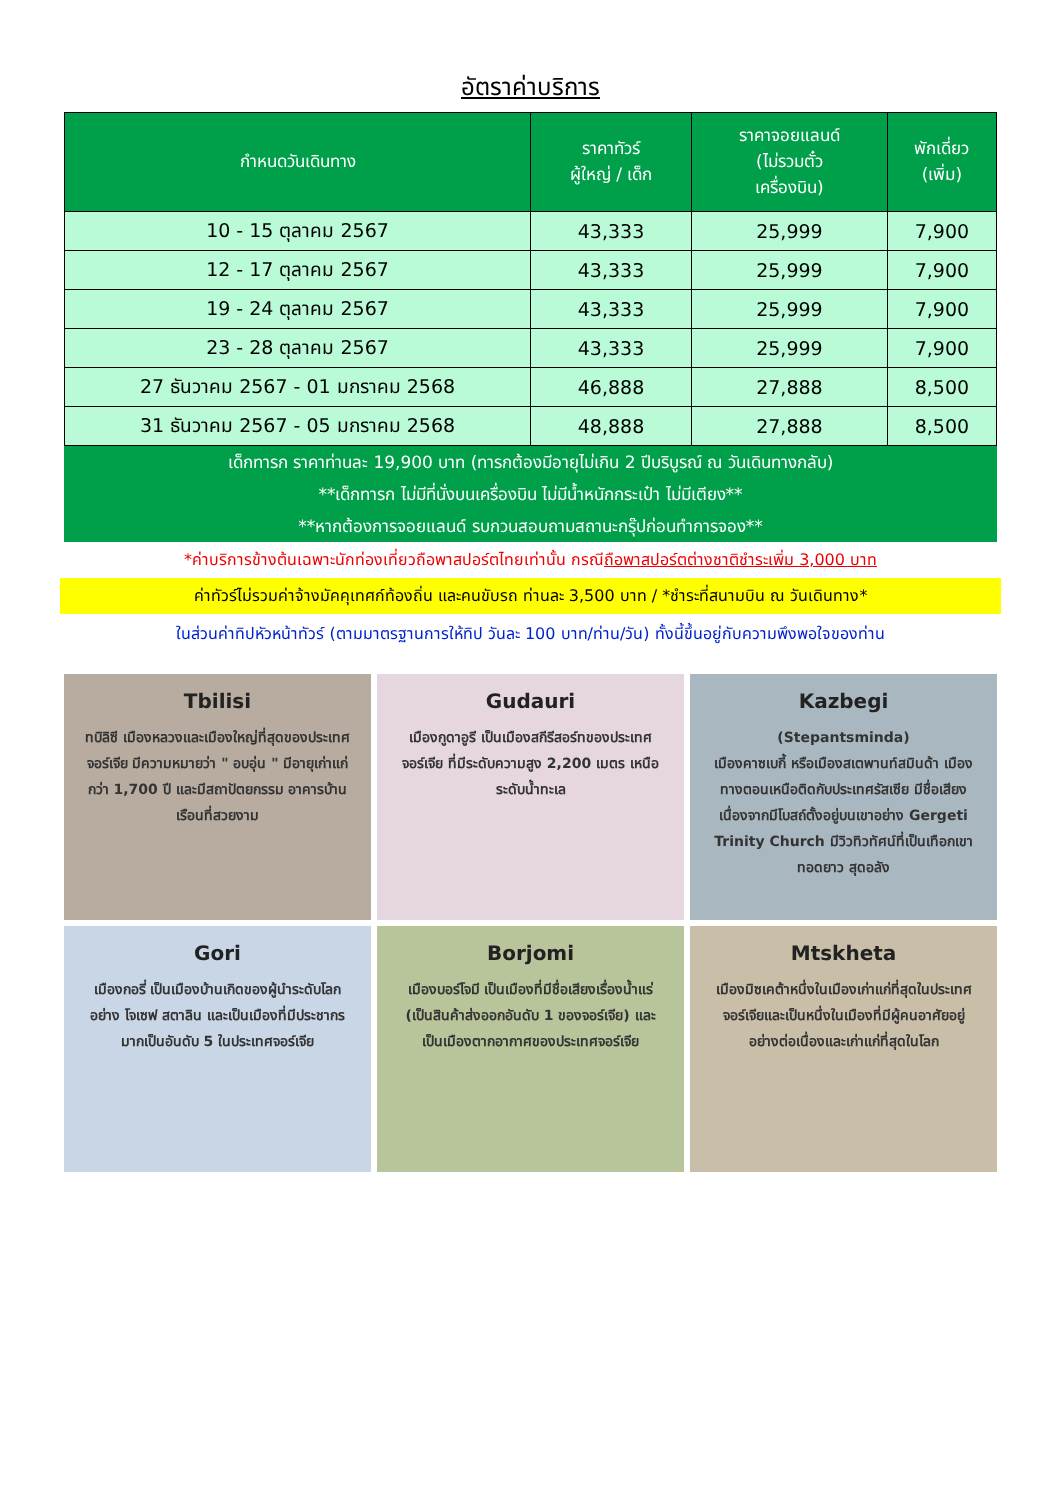อัตราค่าบริการ
| กำหนดวันเดินทาง | ราคาทัวร์ ผู้ใหญ่ / เด็ก | ราคาจอยแลนด์ (ไม่รวมตั๋ว เครื่องบิน) | พักเดี่ยว (เพิ่ม) |
| --- | --- | --- | --- |
| 10 - 15 ตุลาคม 2567 | 43,333 | 25,999 | 7,900 |
| 12 - 17 ตุลาคม 2567 | 43,333 | 25,999 | 7,900 |
| 19 - 24 ตุลาคม 2567 | 43,333 | 25,999 | 7,900 |
| 23 - 28 ตุลาคม 2567 | 43,333 | 25,999 | 7,900 |
| 27 ธันวาคม 2567 - 01 มกราคม 2568 | 46,888 | 27,888 | 8,500 |
| 31 ธันวาคม 2567 - 05 มกราคม 2568 | 48,888 | 27,888 | 8,500 |
เด็กทารก ราคาท่านละ 19,900 บาท (ทารกต้องมีอายุไม่เกิน 2 ปีบริบูรณ์ ณ วันเดินทางกลับ)
**เด็กทารก ไม่มีที่นั่งบนเครื่องบิน ไม่มีน้ำหนักกระเป๋า ไม่มีเตียง**
**หากต้องการจอยแลนด์ รบกวนสอบถามสถานะกรุ๊ปก่อนทำการจอง**
*ค่าบริการข้างต้นเฉพาะนักท่องเที่ยวถือพาสปอร์ตไทยเท่านั้น กรณีถือพาสปอร์ตต่างชาติชำระเพิ่ม 3,000 บาท
ค่าทัวร์ไม่รวมค่าจ้างมัคคุเทศก์ท้องถิ่น และคนขับรถ ท่านละ 3,500 บาท / *ชำระที่สนามบิน ณ วันเดินทาง*
ในส่วนค่าทิปหัวหน้าทัวร์ (ตามมาตรฐานการให้ทิป วันละ 100 บาท/ท่าน/วัน) ทั้งนี้ขึ้นอยู่กับความพึงพอใจของท่าน
Tbilisi
ทบิลิซี เมืองหลวงและเมืองใหญ่ที่สุดของประเทศจอร์เจีย มีความหมายว่า " อบอุ่น " มีอายุเก่าแก่กว่า 1,700 ปี และมีสถาปัตยกรรม อาคารบ้านเรือนที่สวยงาม
Gudauri
เมืองกูดาอูรี เป็นเมืองสกีรีสอร์ทของประเทศจอร์เจีย ที่มีระดับความสูง 2,200 เมตร เหนือระดับน้ำทะเล
Kazbegi
(Stepantsminda)
เมืองคาซเบกี้ หรือเมืองสเตพานท์สมินด้า เมืองทางตอนเหนือติดกับประเทศรัสเซีย มีชื่อเสียงเนื่องจากมีโบสถ์ตั้งอยู่บนเขาอย่าง Gergeti Trinity Church มีวิวทิวทัศน์ที่เป็นเทือกเขาทอดยาว สุดอลัง
Gori
เมืองกอรี่ เป็นเมืองบ้านเกิดของผู้นำระดับโลก อย่าง โจเซฟ สตาลิน และเป็นเมืองที่มีประชากรมากเป็นอันดับ 5 ในประเทศจอร์เจีย
Borjomi
เมืองบอร์โจมี เป็นเมืองที่มีชื่อเสียงเรื่องน้ำแร่ (เป็นสินค้าส่งออกอันดับ 1 ของจอร์เจีย) และเป็นเมืองตากอากาศของประเทศจอร์เจีย
Mtskheta
เมืองมิซเคต้าหนึ่งในเมืองเก่าแก่ที่สุดในประเทศจอร์เจียและเป็นหนึ่งในเมืองที่มีผู้คนอาศัยอยู่อย่างต่อเนื่องและเก่าแก่ที่สุดในโลก